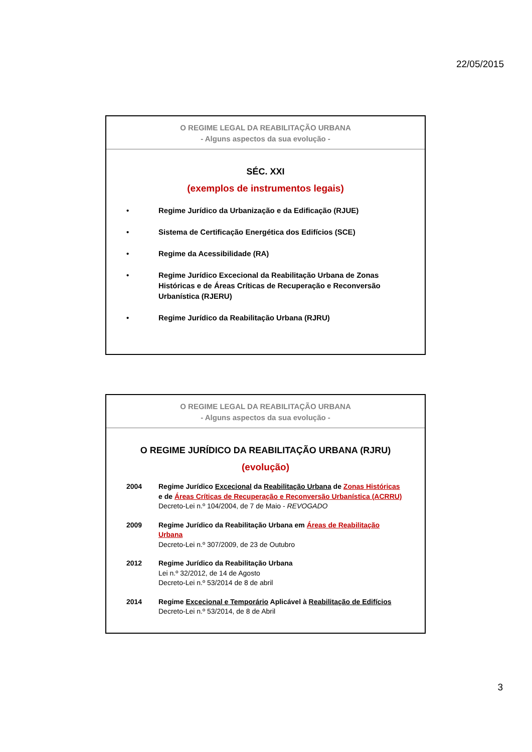22/05/2015
O REGIME LEGAL DA REABILITAÇÃO URBANA
- Alguns aspectos da sua evolução -
SÉC. XXI
(exemplos de instrumentos legais)
• Regime Jurídico da Urbanização e da Edificação (RJUE)
• Sistema de Certificação Energética dos Edifícios (SCE)
• Regime da Acessibilidade (RA)
• Regime Jurídico Excecional da Reabilitação Urbana de Zonas Históricas e de Áreas Críticas de Recuperação e Reconversão Urbanística (RJERU)
• Regime Jurídico da Reabilitação Urbana (RJRU)
O REGIME LEGAL DA REABILITAÇÃO URBANA
- Alguns aspectos da sua evolução -
O REGIME JURÍDICO DA REABILITAÇÃO URBANA (RJRU)
(evolução)
2004 Regime Jurídico Excecional da Reabilitação Urbana de Zonas Históricas e de Áreas Críticas de Recuperação e Reconversão Urbanística (ACRRU)
Decreto-Lei n.º 104/2004, de 7 de Maio - REVOGADO
2009 Regime Jurídico da Reabilitação Urbana em Áreas de Reabilitação Urbana
Decreto-Lei n.º 307/2009, de 23 de Outubro
2012 Regime Jurídico da Reabilitação Urbana
Lei n.º 32/2012, de 14 de Agosto
Decreto-Lei n.º 53/2014 de 8 de abril
2014 Regime Excecional e Temporário Aplicável à Reabilitação de Edifícios
Decreto-Lei n.º 53/2014, de 8 de Abril
3